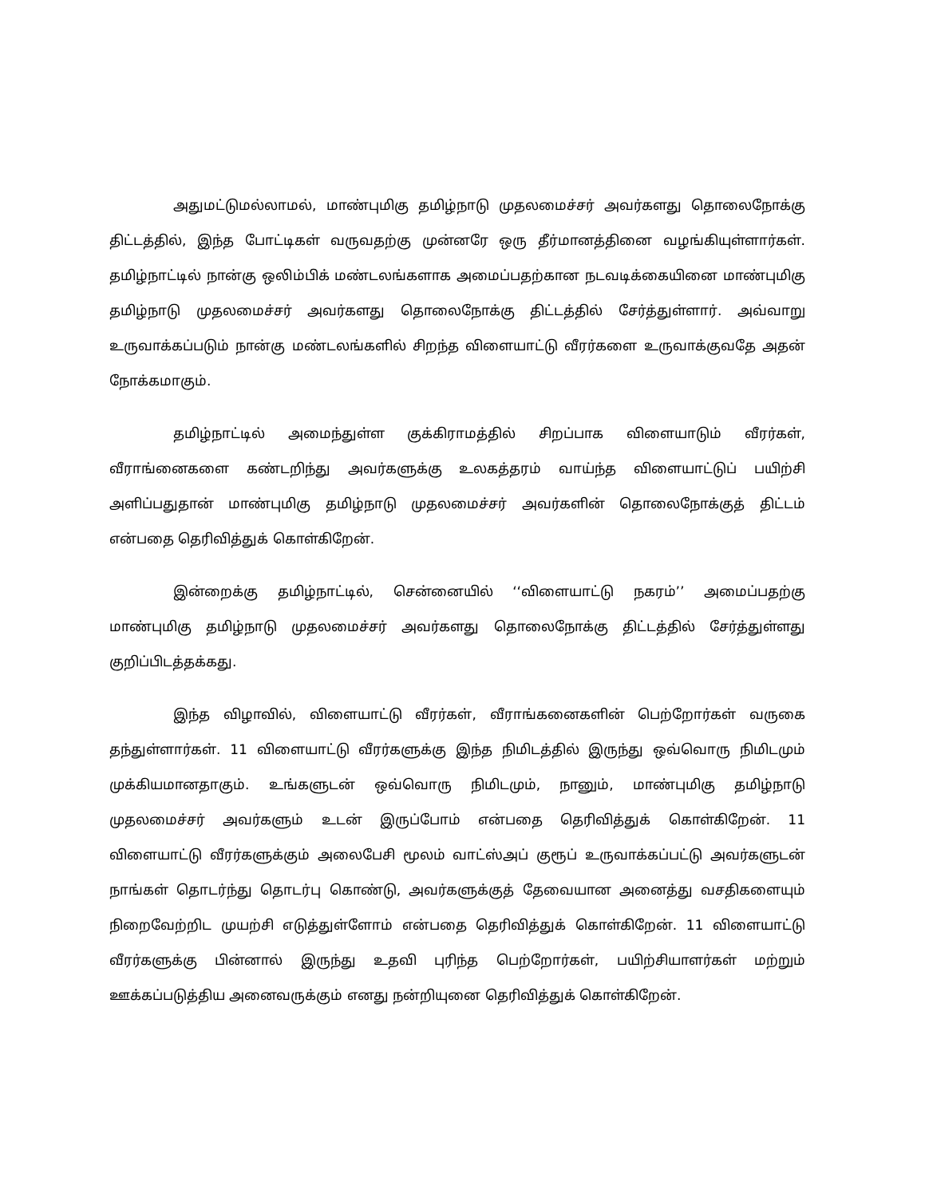அதுமட்டுமல்லாமல், மாண்புமிகு தமிழ்நாடு முதலமைச்சர் அவர்களது தொலைநோக்கு திட்டத்தில், இந்த போட்டிகள் வருவதற்கு முன்னரே ஒரு தீர்மானத்தினை வழங்கியுள்ளார்கள். தமிழ்நாட்டில் நான்கு ஒலிம்பிக் மண்டலங்களாக அமைப்பதற்கான நடவடிக்கையினை மாண்புமிகு தமிழ்நாடு முதலமைச்சர் அவர்களது தொலைநோக்கு திட்டத்தில் சேர்த்துள்ளார். அவ்வாறு உருவாக்கப்படும் நான்கு மண்டலங்களில் சிறந்த விளையாட்டு வீரர்களை உருவாக்குவதே அதன் நோக்கமாகும்.
தமிழ்நாட்டில் அமைந்துள்ள குக்கிராமத்தில் சிறப்பாக விளையாடும் வீரர்கள், வீராங்னைகளை கண்டறிந்து அவர்களுக்கு உலகத்தரம் வாய்ந்த விளையாட்டுப் பயிற்சி அளிப்பதுதான் மாண்புமிகு தமிழ்நாடு முதலமைச்சர் அவர்களின் தொலைநோக்குத் திட்டம் என்பதை தெரிவித்துக் கொள்கிறேன்.
இன்றைக்கு தமிழ்நாட்டில், சென்னையில் ‘‘விளையாட்டு நகரம்’’ அமைப்பதற்கு மாண்புமிகு தமிழ்நாடு முதலமைச்சர் அவர்களது தொலைநோக்கு திட்டத்தில் சேர்த்துள்ளது குறிப்பிடத்தக்கது.
இந்த விழாவில், விளையாட்டு வீரர்கள், வீராங்கனைகளின் பெற்றோர்கள் வருகை தந்துள்ளார்கள். 11 விளையாட்டு வீரர்களுக்கு இந்த நிமிடத்தில் இருந்து ஒவ்வொரு நிமிடமும் முக்கியமானதாகும். உங்களுடன் ஒவ்வொரு நிமிடமும், நானும், மாண்புமிகு தமிழ்நாடு முதலமைச்சர் அவர்களும் உடன் இருப்போம் என்பதை தெரிவித்துக் கொள்கிறேன். 11 விளையாட்டு வீரர்களுக்கும் அலைபேசி மூலம் வாட்ஸ்அப் குரூப் உருவாக்கப்பட்டு அவர்களுடன் நாங்கள் தொடர்ந்து தொடர்பு கொண்டு, அவர்களுக்குத் தேவையான அனைத்து வசதிகளையும் நிறைவேற்றிட முயற்சி எடுத்துள்ளோம் என்பதை தெரிவித்துக் கொள்கிறேன். 11 விளையாட்டு வீரர்களுக்கு பின்னால் இருந்து உதவி புரிந்த பெற்றோர்கள், பயிற்சியாளர்கள் மற்றும் ஊக்கப்படுத்திய அனைவருக்கும் எனது நன்றியுனை தெரிவித்துக் கொள்கிறேன்.